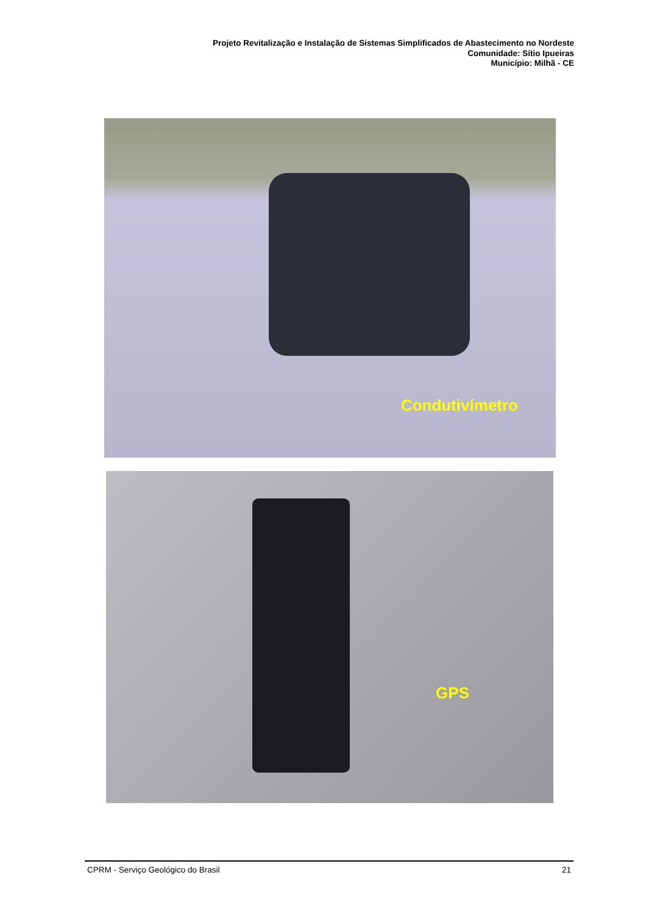Projeto Revitalização e Instalação de Sistemas Simplificados de Abastecimento no Nordeste
Comunidade: Sítio Ipueiras
Município: Milhã - CE
Condutivímetro
GPS
CPRM - Serviço Geológico do Brasil 21